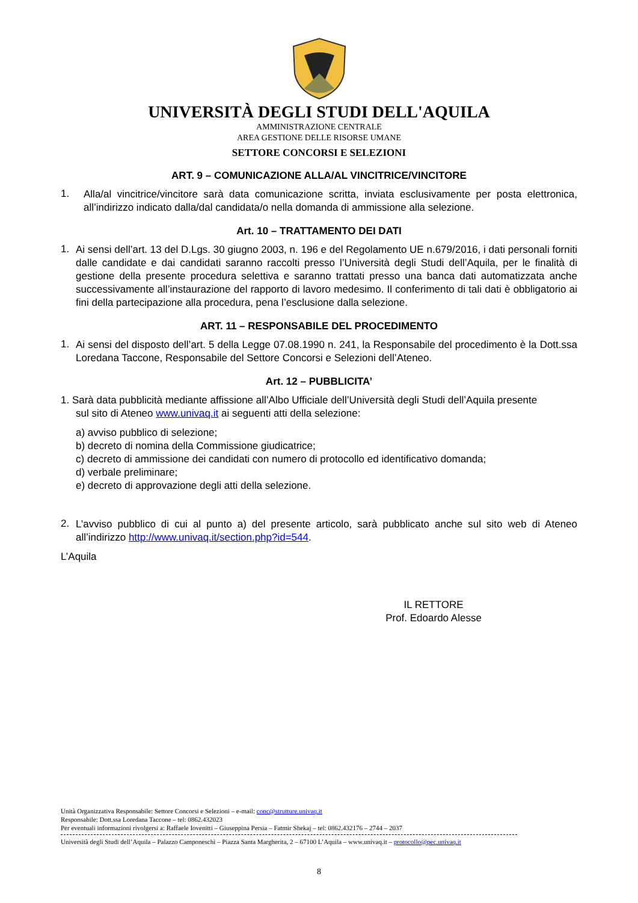UNIVERSITÀ DEGLI STUDI DELL'AQUILA
AMMINISTRAZIONE CENTRALE
AREA GESTIONE DELLE RISORSE UMANE
SETTORE CONCORSI E SELEZIONI
ART. 9 – COMUNICAZIONE ALLA/AL VINCITRICE/VINCITORE
1.
Alla/al vincitrice/vincitore sarà data comunicazione scritta, inviata esclusivamente per posta elettronica, all’indirizzo indicato dalla/dal candidata/o nella domanda di ammissione alla selezione.
Art. 10 – TRATTAMENTO DEI DATI
1.
Ai sensi dell’art. 13 del D.Lgs. 30 giugno 2003, n. 196 e del Regolamento UE n.679/2016, i dati personali forniti dalle candidate e dai candidati saranno raccolti presso l’Università degli Studi dell’Aquila, per le finalità di gestione della presente procedura selettiva e saranno trattati presso una banca dati automatizzata anche successivamente all’instaurazione del rapporto di lavoro medesimo. Il conferimento di tali dati è obbligatorio ai fini della partecipazione alla procedura, pena l’esclusione dalla selezione.
ART. 11 – RESPONSABILE DEL PROCEDIMENTO
1.
Ai sensi del disposto dell’art. 5 della Legge 07.08.1990 n. 241, la Responsabile del procedimento è la Dott.ssa Loredana Taccone, Responsabile del Settore Concorsi e Selezioni dell’Ateneo.
Art. 12 – PUBBLICITA’
1. Sarà data pubblicità mediante affissione all’Albo Ufficiale dell’Università degli Studi dell’Aquila presente
sul sito di Ateneo www.univaq.it ai seguenti atti della selezione:
a) avviso pubblico di selezione;
b) decreto di nomina della Commissione giudicatrice;
c) decreto di ammissione dei candidati con numero di protocollo ed identificativo domanda;
d) verbale preliminare;
e) decreto di approvazione degli atti della selezione.
2.
L’avviso pubblico di cui al punto a) del presente articolo, sarà pubblicato anche sul sito web di Ateneo all’indirizzo http://www.univaq.it/section.php?id=544.
L’Aquila
IL RETTORE
Prof. Edoardo Alesse
Unità Organizzativa Responsabile: Settore Concorsi e Selezioni – e-mail: conc@strutture.univaq.it
Responsabile: Dott.ssa Loredana Taccone – tel: 0862.432023
Per eventuali informazioni rivolgersi a: Raffaele Iovenitti – Giuseppina Persia – Fatmir Shekaj – tel: 0862.432176 – 2744 – 2037
Università degli Studi dell’Aquila – Palazzo Camponeschi – Piazza Santa Margherita, 2 – 67100 L’Aquila – www.univaq.it – protocollo@pec.univaq.it
8